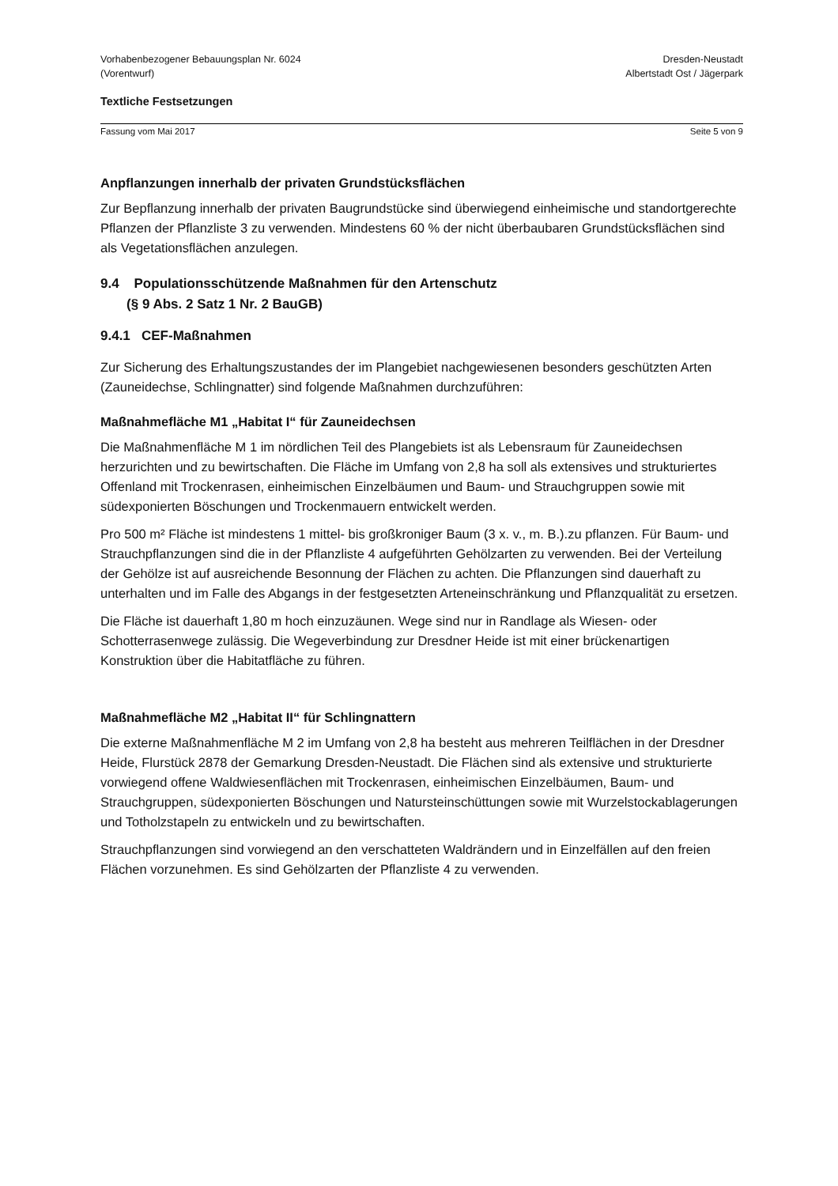Vorhabenbezogener Bebauungsplan Nr. 6024
(Vorentwurf)
Dresden-Neustadt
Albertstadt Ost / Jägerpark
Textliche Festsetzungen
Fassung vom Mai 2017 Seite 5 von 9
Anpflanzungen innerhalb der privaten Grundstücksflächen
Zur Bepflanzung innerhalb der privaten Baugrundstücke sind überwiegend einheimische und standortgerechte Pflanzen der Pflanzliste 3 zu verwenden. Mindestens 60 % der nicht überbaubaren Grundstücksflächen sind als Vegetationsflächen anzulegen.
9.4 Populationsschützende Maßnahmen für den Artenschutz
(§ 9 Abs. 2 Satz 1 Nr. 2 BauGB)
9.4.1 CEF-Maßnahmen
Zur Sicherung des Erhaltungszustandes der im Plangebiet nachgewiesenen besonders geschützten Arten (Zauneidechse, Schlingnatter) sind folgende Maßnahmen durchzuführen:
Maßnahmefläche M1 „Habitat I“ für Zauneidechsen
Die Maßnahmenfläche M 1 im nördlichen Teil des Plangebiets ist als Lebensraum für Zauneidechsen herzurichten und zu bewirtschaften. Die Fläche im Umfang von 2,8 ha soll als extensives und strukturiertes Offenland mit Trockenrasen, einheimischen Einzelbäumen und Baum- und Strauchgruppen sowie mit südexponierten Böschungen und Trockenmauern entwickelt werden.
Pro 500 m² Fläche ist mindestens 1 mittel- bis großkroniger Baum (3 x. v., m. B.).zu pflanzen. Für Baum- und Strauchpflanzungen sind die in der Pflanzliste 4 aufgeführten Gehölzarten zu verwenden. Bei der Verteilung der Gehölze ist auf ausreichende Besonnung der Flächen zu achten. Die Pflanzungen sind dauerhaft zu unterhalten und im Falle des Abgangs in der festgesetzten Arteneinschränkung und Pflanzqualität zu ersetzen.
Die Fläche ist dauerhaft 1,80 m hoch einzuzäunen. Wege sind nur in Randlage als Wiesen- oder Schotterrasenwege zulässig. Die Wegeverbindung zur Dresdner Heide ist mit einer brückenartigen Konstruktion über die Habitatfläche zu führen.
Maßnahmefläche M2 „Habitat II“ für Schlingnattern
Die externe Maßnahmenfläche M 2 im Umfang von 2,8 ha besteht aus mehreren Teilflächen in der Dresdner Heide, Flurstück 2878 der Gemarkung Dresden-Neustadt. Die Flächen sind als extensive und strukturierte vorwiegend offene Waldwiesenflächen mit Trockenrasen, einheimischen Einzelbäumen, Baum- und Strauchgruppen, südexponierten Böschungen und Natursteinschüttungen sowie mit Wurzelstockablagerungen und Totholzstapeln zu entwickeln und zu bewirtschaften.
Strauchpflanzungen sind vorwiegend an den verschatteten Waldrändern und in Einzelfällen auf den freien Flächen vorzunehmen. Es sind Gehölzarten der Pflanzliste 4 zu verwenden.